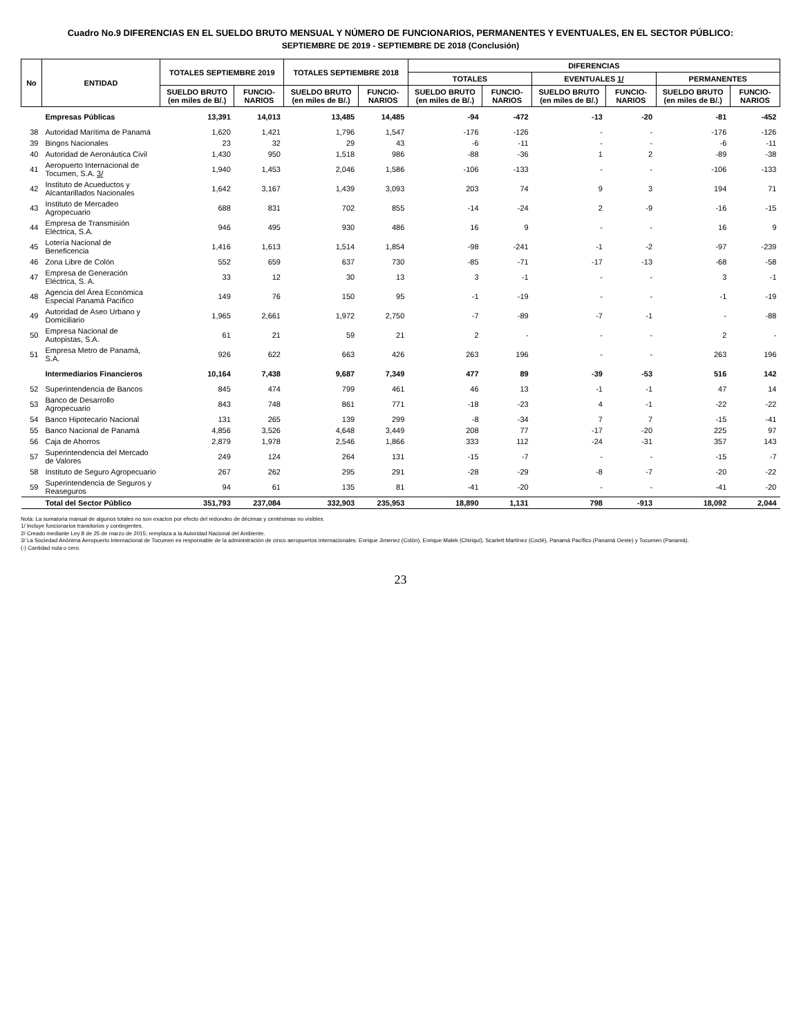Cuadro No.9 DIFERENCIAS EN EL SUELDO BRUTO MENSUAL Y NÚMERO DE FUNCIONARIOS, PERMANENTES Y EVENTUALES, EN EL SECTOR PÚBLICO:
SEPTIEMBRE DE 2019 - SEPTIEMBRE DE 2018 (Conclusión)
| No | ENTIDAD | TOTALES SEPTIEMBRE 2019 | | TOTALES SEPTIEMBRE 2018 | | DIFERENCIAS | | | | | |
| --- | --- | --- | --- | --- | --- | --- | --- | --- | --- | --- | --- |
| | | | | | | TOTALES | | EVENTUALES 1/ | | PERMANENTES | |
| | | SUELDO BRUTO (en miles de B/.) | FUNCIO-NARIOS | SUELDO BRUTO (en miles de B/.) | FUNCIO-NARIOS | SUELDO BRUTO (en miles de B/.) | FUNCIO-NARIOS | SUELDO BRUTO (en miles de B/.) | FUNCIO-NARIOS | SUELDO BRUTO (en miles de B/.) | FUNCIO-NARIOS |
| | Empresas Públicas | 13,391 | 14,013 | 13,485 | 14,485 | -94 | -472 | -13 | -20 | -81 | -452 |
| 38 | Autoridad Marítima de Panamá | 1,620 | 1,421 | 1,796 | 1,547 | -176 | -126 | - | - | -176 | -126 |
| 39 | Bingos Nacionales | 23 | 32 | 29 | 43 | -6 | -11 | - | - | -6 | -11 |
| 40 | Autoridad de Aeronáutica Civil | 1,430 | 950 | 1,518 | 986 | -88 | -36 | 1 | 2 | -89 | -38 |
| 41 | Aeropuerto Internacional de Tocumen, S.A. 3/ | 1,940 | 1,453 | 2,046 | 1,586 | -106 | -133 | - | - | -106 | -133 |
| 42 | Instituto de Acueductos y Alcantarillados Nacionales | 1,642 | 3,167 | 1,439 | 3,093 | 203 | 74 | 9 | 3 | 194 | 71 |
| 43 | Instituto de Mercadeo Agropecuario | 688 | 831 | 702 | 855 | -14 | -24 | 2 | -9 | -16 | -15 |
| 44 | Empresa de Transmisión Eléctrica, S.A. | 946 | 495 | 930 | 486 | 16 | 9 | - | - | 16 | 9 |
| 45 | Lotería Nacional de Beneficencia | 1,416 | 1,613 | 1,514 | 1,854 | -98 | -241 | -1 | -2 | -97 | -239 |
| 46 | Zona Libre de Colón | 552 | 659 | 637 | 730 | -85 | -71 | -17 | -13 | -68 | -58 |
| 47 | Empresa de Generación Eléctrica, S. A. | 33 | 12 | 30 | 13 | 3 | -1 | - | - | 3 | -1 |
| 48 | Agencia del Área Económica Especial Panamá Pacífico | 149 | 76 | 150 | 95 | -1 | -19 | - | - | -1 | -19 |
| 49 | Autoridad de Aseo Urbano y Domiciliario | 1,965 | 2,661 | 1,972 | 2,750 | -7 | -89 | -7 | -1 | - | -88 |
| 50 | Empresa Nacional de Autopistas, S.A. | 61 | 21 | 59 | 21 | 2 | - | - | - | 2 | - |
| 51 | Empresa Metro de Panamá, S.A. | 926 | 622 | 663 | 426 | 263 | 196 | - | - | 263 | 196 |
| | Intermediarios Financieros | 10,164 | 7,438 | 9,687 | 7,349 | 477 | 89 | -39 | -53 | 516 | 142 |
| 52 | Superintendencia de Bancos | 845 | 474 | 799 | 461 | 46 | 13 | -1 | -1 | 47 | 14 |
| 53 | Banco de Desarrollo Agropecuario | 843 | 748 | 861 | 771 | -18 | -23 | 4 | -1 | -22 | -22 |
| 54 | Banco Hipotecario Nacional | 131 | 265 | 139 | 299 | -8 | -34 | 7 | 7 | -15 | -41 |
| 55 | Banco Nacional de Panamá | 4,856 | 3,526 | 4,648 | 3,449 | 208 | 77 | -17 | -20 | 225 | 97 |
| 56 | Caja de Ahorros | 2,879 | 1,978 | 2,546 | 1,866 | 333 | 112 | -24 | -31 | 357 | 143 |
| 57 | Superintendencia del Mercado de Valores | 249 | 124 | 264 | 131 | -15 | -7 | - | - | -15 | -7 |
| 58 | Instituto de Seguro Agropecuario | 267 | 262 | 295 | 291 | -28 | -29 | -8 | -7 | -20 | -22 |
| 59 | Superintendencia de Seguros y Reaseguros | 94 | 61 | 135 | 81 | -41 | -20 | - | - | -41 | -20 |
| | Total del Sector Público | 351,793 | 237,084 | 332,903 | 235,953 | 18,890 | 1,131 | 798 | -913 | 18,092 | 2,044 |
Nota: La sumatoria manual de algunos totales no son exactos por efecto del redondeo de décimas y centésimas no visibles.
1/ Incluye funcionarios transitorios y contingentes.
2/ Creado mediante Ley 8 de 25 de marzo de 2015; remplaza a la Autoridad Nacional del Ambiente.
3/ La Sociedad Anónima Aeropuerto Internacional de Tocumen es responsable de la administración de cinco aeropuertos internacionales: Enrique Jimenez (Colón), Enrique Malek (Chiriquí), Scarlett Martínez (Coclé), Panamá Pacífico (Panamá Oeste) y Tocumen (Panamá).
(-) Cantidad nula o cero.
23